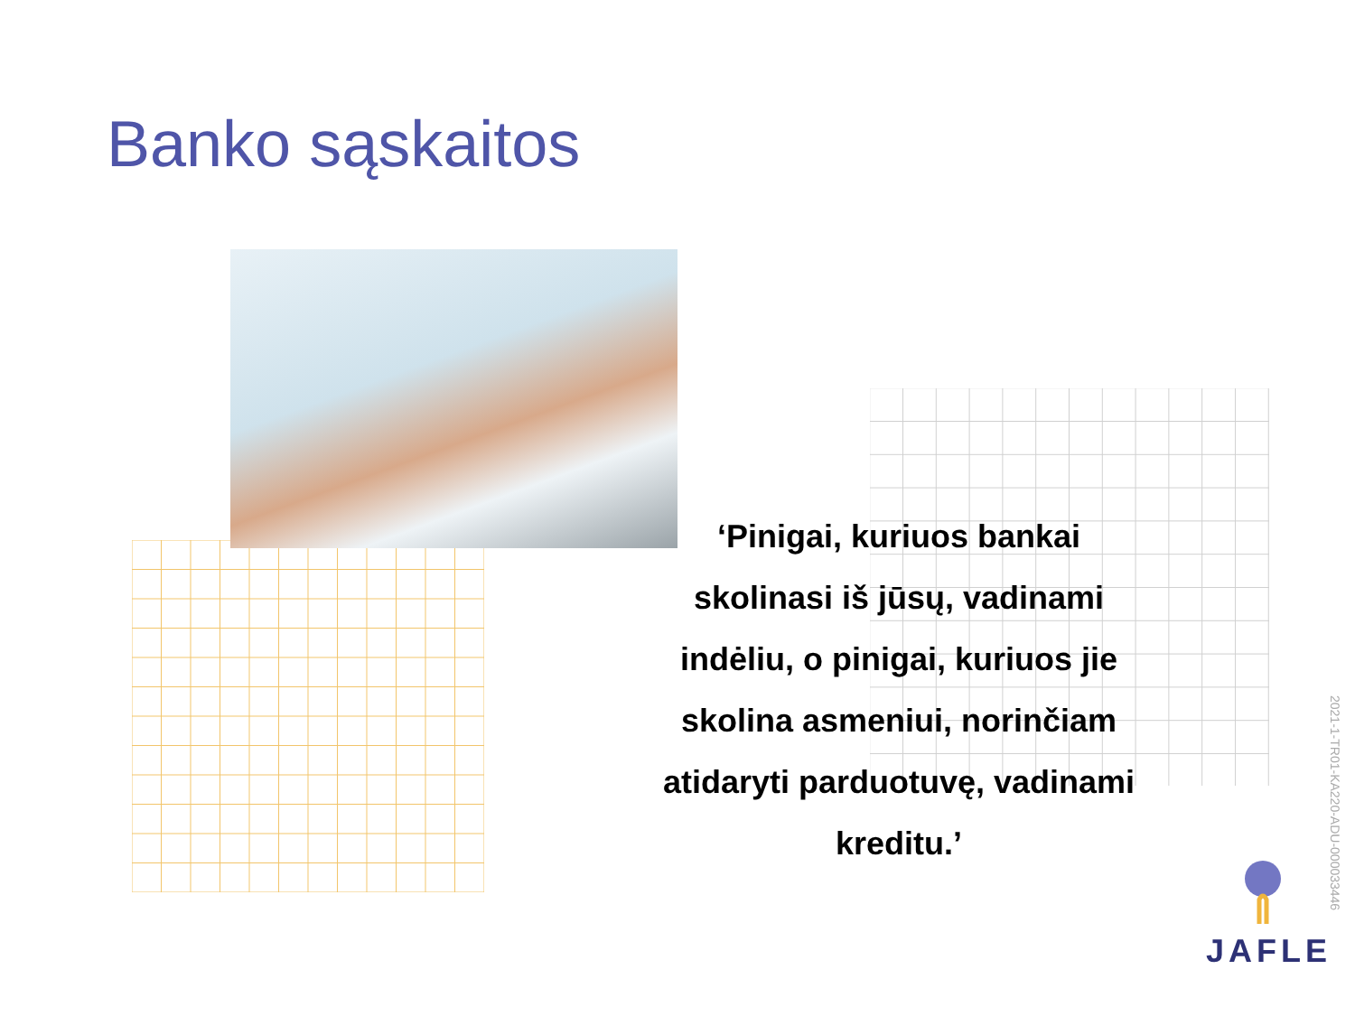Banko sąskaitos
‘Pinigai, kuriuos bankai skolinasi iš jūsų, vadinami indėliu, o pinigai, kuriuos jie skolina asmeniui, norinčiam atidaryti parduotuvę, vadinami kreditu.’
2021-1-TR01-KA220-ADU-000033446
JAFLE